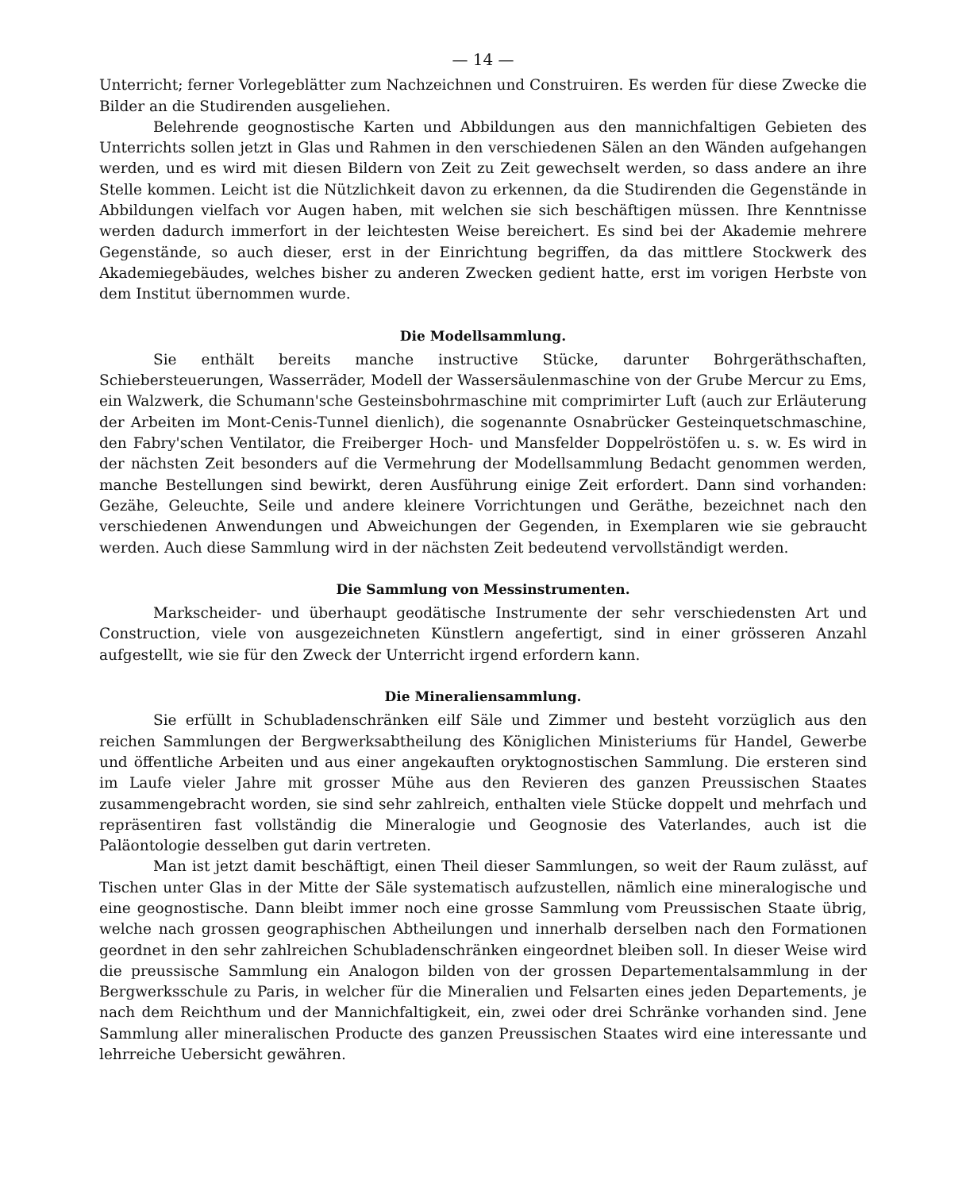— 14 —
Unterricht; ferner Vorlegeblätter zum Nachzeichnen und Construiren. Es werden für diese Zwecke die Bilder an die Studirenden ausgeliehen.
Belehrende geognostische Karten und Abbildungen aus den mannichfaltigen Gebieten des Unterrichts sollen jetzt in Glas und Rahmen in den verschiedenen Sälen an den Wänden aufgehangen werden, und es wird mit diesen Bildern von Zeit zu Zeit gewechselt werden, so dass andere an ihre Stelle kommen. Leicht ist die Nützlichkeit davon zu erkennen, da die Studirenden die Gegenstände in Abbildungen vielfach vor Augen haben, mit welchen sie sich beschäftigen müssen. Ihre Kenntnisse werden dadurch immerfort in der leichtesten Weise bereichert. Es sind bei der Akademie mehrere Gegenstände, so auch dieser, erst in der Einrichtung begriffen, da das mittlere Stockwerk des Akademiegebäudes, welches bisher zu anderen Zwecken gedient hatte, erst im vorigen Herbste von dem Institut übernommen wurde.
Die Modellsammlung.
Sie enthält bereits manche instructive Stücke, darunter Bohrgeräthschaften, Schiebersteuerungen, Wasserräder, Modell der Wassersäulenmaschine von der Grube Mercur zu Ems, ein Walzwerk, die Schumann'sche Gesteinsbohrmaschine mit comprimirter Luft (auch zur Erläuterung der Arbeiten im Mont-Cenis-Tunnel dienlich), die sogenannte Osnabrücker Gesteinquetschmaschine, den Fabry'schen Ventilator, die Freiberger Hoch- und Mansfelder Doppelröstöfen u. s. w. Es wird in der nächsten Zeit besonders auf die Vermehrung der Modellsammlung Bedacht genommen werden, manche Bestellungen sind bewirkt, deren Ausführung einige Zeit erfordert. Dann sind vorhanden: Gezähe, Geleuchte, Seile und andere kleinere Vorrichtungen und Geräthe, bezeichnet nach den verschiedenen Anwendungen und Abweichungen der Gegenden, in Exemplaren wie sie gebraucht werden. Auch diese Sammlung wird in der nächsten Zeit bedeutend vervollständigt werden.
Die Sammlung von Messinstrumenten.
Markscheider- und überhaupt geodätische Instrumente der sehr verschiedensten Art und Construction, viele von ausgezeichneten Künstlern angefertigt, sind in einer grösseren Anzahl aufgestellt, wie sie für den Zweck der Unterricht irgend erfordern kann.
Die Mineraliensammlung.
Sie erfüllt in Schubladenschränken eilf Säle und Zimmer und besteht vorzüglich aus den reichen Sammlungen der Bergwerksabtheilung des Königlichen Ministeriums für Handel, Gewerbe und öffentliche Arbeiten und aus einer angekauften oryktognostischen Sammlung. Die ersteren sind im Laufe vieler Jahre mit grosser Mühe aus den Revieren des ganzen Preussischen Staates zusammengebracht worden, sie sind sehr zahlreich, enthalten viele Stücke doppelt und mehrfach und repräsentiren fast vollständig die Mineralogie und Geognosie des Vaterlandes, auch ist die Paläontologie desselben gut darin vertreten.
Man ist jetzt damit beschäftigt, einen Theil dieser Sammlungen, so weit der Raum zulässt, auf Tischen unter Glas in der Mitte der Säle systematisch aufzustellen, nämlich eine mineralogische und eine geognostische. Dann bleibt immer noch eine grosse Sammlung vom Preussischen Staate übrig, welche nach grossen geographischen Abtheilungen und innerhalb derselben nach den Formationen geordnet in den sehr zahlreichen Schubladenschränken eingeordnet bleiben soll. In dieser Weise wird die preussische Sammlung ein Analogon bilden von der grossen Departementalsammlung in der Bergwerksschule zu Paris, in welcher für die Mineralien und Felsarten eines jeden Departements, je nach dem Reichthum und der Mannichfaltigkeit, ein, zwei oder drei Schränke vorhanden sind. Jene Sammlung aller mineralischen Producte des ganzen Preussischen Staates wird eine interessante und lehrreiche Uebersicht gewähren.